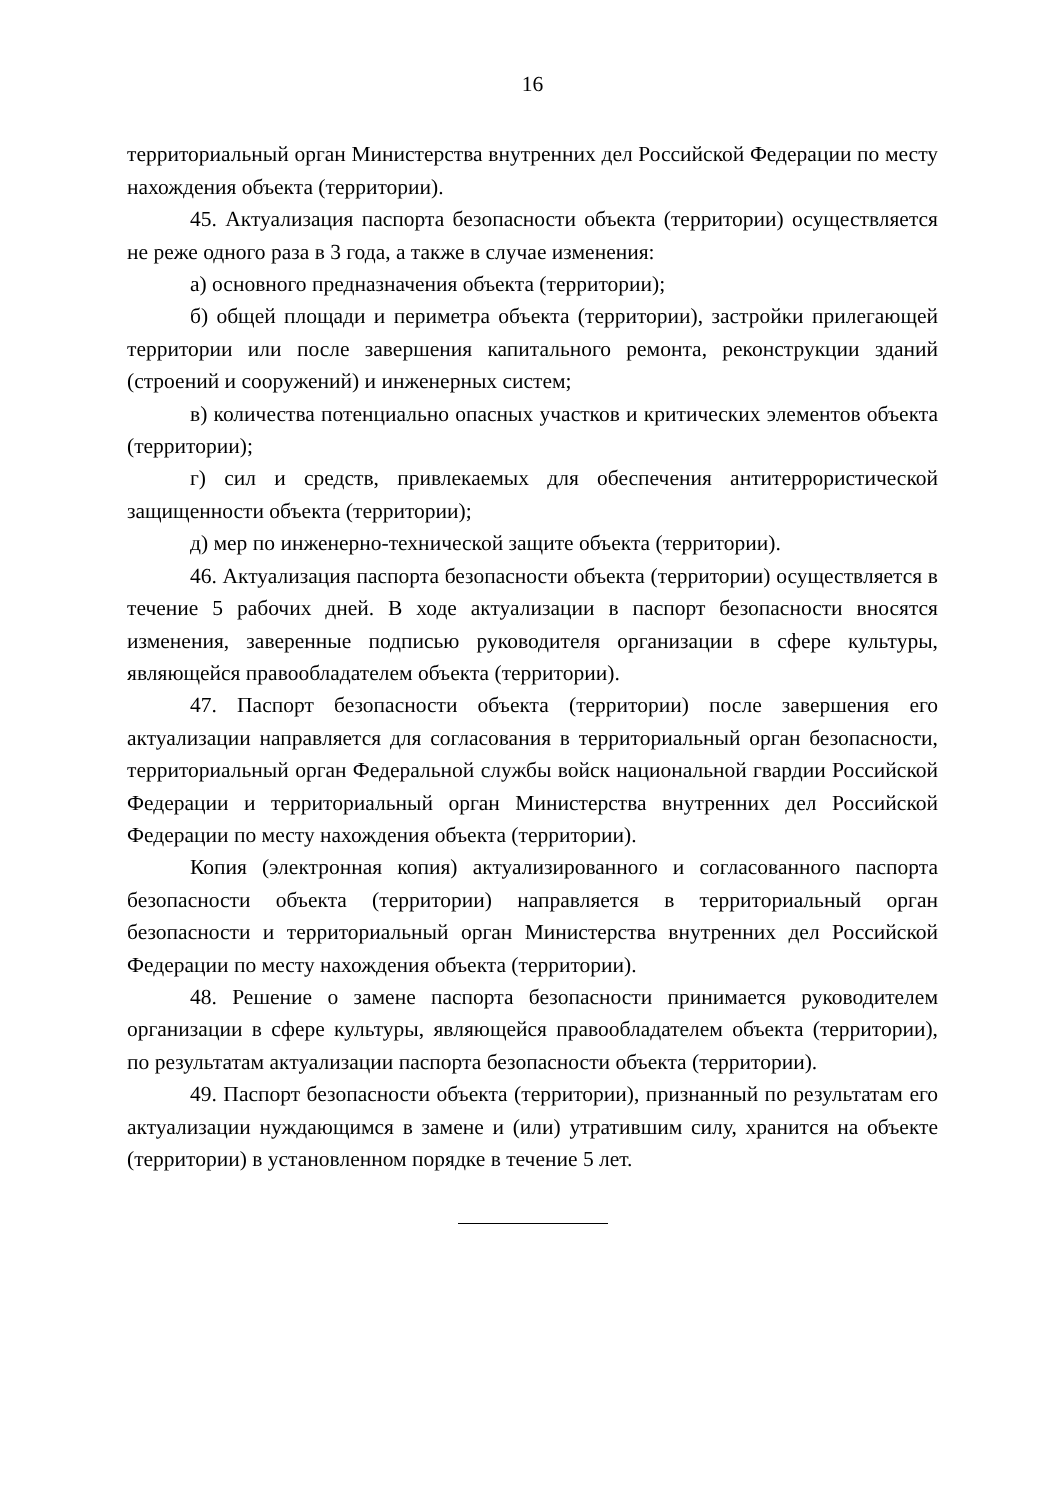16
территориальный орган Министерства внутренних дел Российской Федерации по месту нахождения объекта (территории).
45. Актуализация паспорта безопасности объекта (территории) осуществляется не реже одного раза в 3 года, а также в случае изменения:
а) основного предназначения объекта (территории);
б) общей площади и периметра объекта (территории), застройки прилегающей территории или после завершения капитального ремонта, реконструкции зданий (строений и сооружений) и инженерных систем;
в) количества потенциально опасных участков и критических элементов объекта (территории);
г) сил и средств, привлекаемых для обеспечения антитеррористической защищенности объекта (территории);
д) мер по инженерно-технической защите объекта (территории).
46. Актуализация паспорта безопасности объекта (территории) осуществляется в течение 5 рабочих дней. В ходе актуализации в паспорт безопасности вносятся изменения, заверенные подписью руководителя организации в сфере культуры, являющейся правообладателем объекта (территории).
47. Паспорт безопасности объекта (территории) после завершения его актуализации направляется для согласования в территориальный орган безопасности, территориальный орган Федеральной службы войск национальной гвардии Российской Федерации и территориальный орган Министерства внутренних дел Российской Федерации по месту нахождения объекта (территории).
Копия (электронная копия) актуализированного и согласованного паспорта безопасности объекта (территории) направляется в территориальный орган безопасности и территориальный орган Министерства внутренних дел Российской Федерации по месту нахождения объекта (территории).
48. Решение о замене паспорта безопасности принимается руководителем организации в сфере культуры, являющейся правообладателем объекта (территории), по результатам актуализации паспорта безопасности объекта (территории).
49. Паспорт безопасности объекта (территории), признанный по результатам его актуализации нуждающимся в замене и (или) утратившим силу, хранится на объекте (территории) в установленном порядке в течение 5 лет.